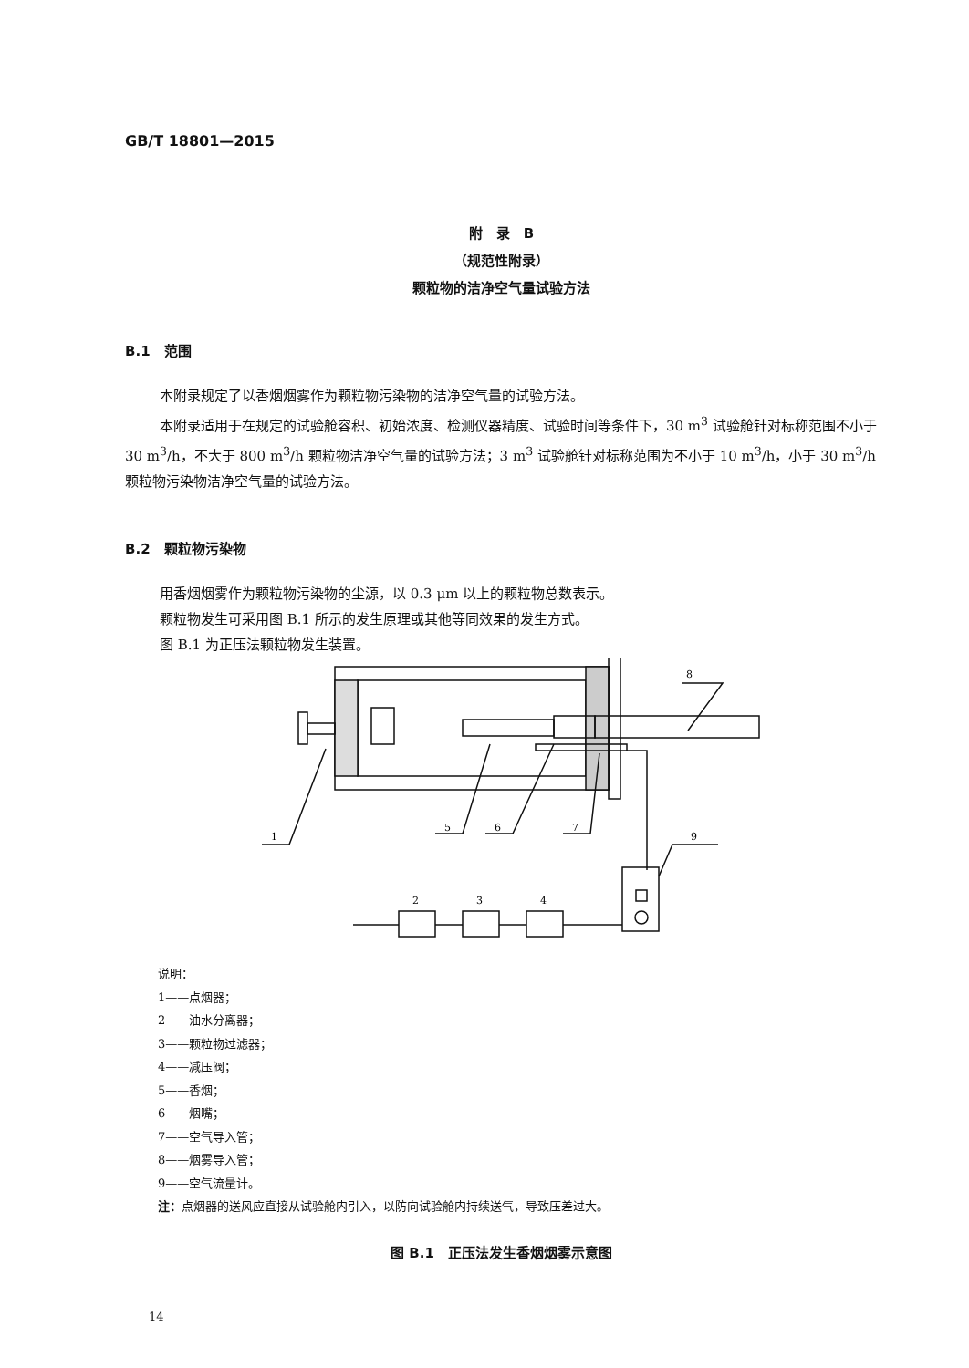GB/T 18801—2015
附　录　B
（规范性附录）
颗粒物的洁净空气量试验方法
B.1　范围
本附录规定了以香烟烟雾作为颗粒物污染物的洁净空气量的试验方法。
本附录适用于在规定的试验舱容积、初始浓度、检测仪器精度、试验时间等条件下，30 m<sup>3</sup> 试验舱针对标称范围不小于 30 m<sup>3</sup>/h，不大于 800 m<sup>3</sup>/h 颗粒物洁净空气量的试验方法；3 m<sup>3</sup> 试验舱针对标称范围为不小于 10 m<sup>3</sup>/h，小于 30 m<sup>3</sup>/h 颗粒物污染物洁净空气量的试验方法。
B.2　颗粒物污染物
用香烟烟雾作为颗粒物污染物的尘源，以 0.3 μm 以上的颗粒物总数表示。
颗粒物发生可采用图 B.1 所示的发生原理或其他等同效果的发生方式。
图 B.1 为正压法颗粒物发生装置。
1
5
6
7
8
9
2
3
4
说明：
1——点烟器；
2——油水分离器；
3——颗粒物过滤器；
4——减压阀；
5——香烟；
6——烟嘴；
7——空气导入管；
8——烟雾导入管；
9——空气流量计。
注：点烟器的送风应直接从试验舱内引入，以防向试验舱内持续送气，导致压差过大。
图 B.1　正压法发生香烟烟雾示意图
14